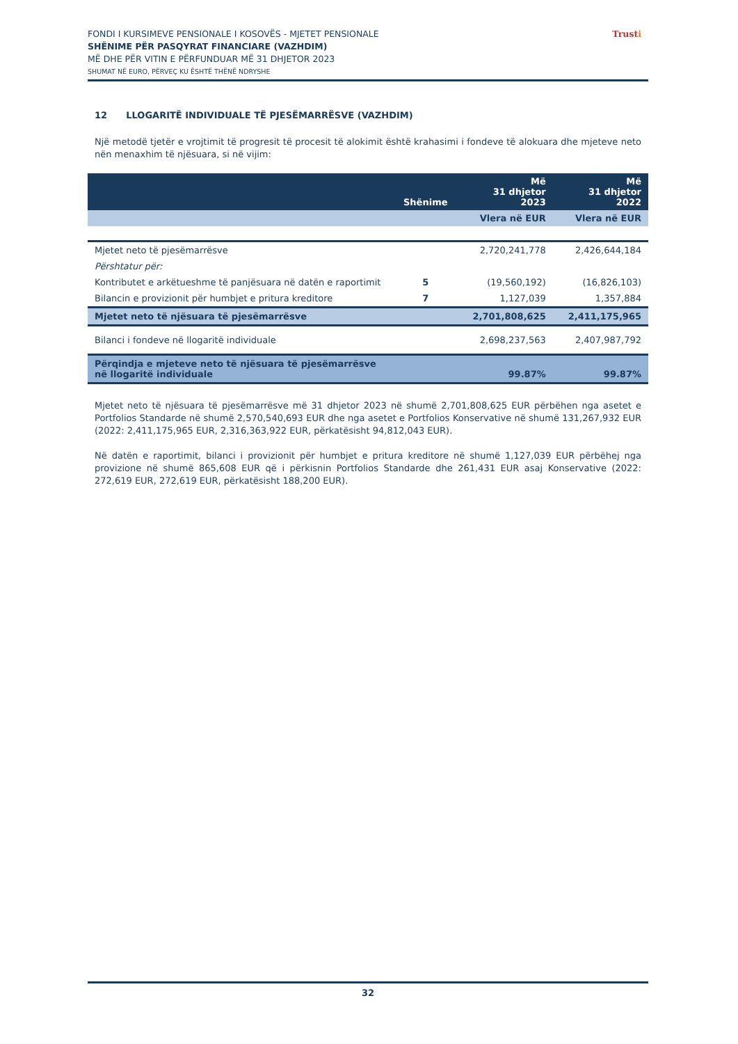FONDI I KURSIMEVE PENSIONALE I KOSOVËS - MJETET PENSIONALE
SHËNIME PËR PASQYRAT FINANCIARE (VAZHDIM)
MË DHE PËR VITIN E PËRFUNDUAR MË 31 DHJETOR 2023
SHUMAT NË EURO, PËRVEÇ KU ËSHTË THËNË NDRYSHE
Trusti
12 LLOGARITË INDIVIDUALE TË PJESËMARRËSVE (VAZHDIM)
Një metodë tjetër e vrojtimit të progresit të procesit të alokimit është krahasimi i fondeve të alokuara dhe mjeteve neto nën menaxhim të njësuara, si në vijim:
| | Shënime | Më 31 dhjetor 2023 | Më 31 dhjetor 2022 |
| --- | --- | --- | --- |
| | | Vlera në EUR | Vlera në EUR |
| Mjetet neto të pjesëmarrësve | | 2,720,241,778 | 2,426,644,184 |
| Përshtatur për: | | | |
| Kontributet e arkëtueshme të panjësuara në datën e raportimit | 5 | (19,560,192) | (16,826,103) |
| Bilancin e provizionit për humbjet e pritura kreditore | 7 | 1,127,039 | 1,357,884 |
| Mjetet neto të njësuara të pjesëmarrësve | | 2,701,808,625 | 2,411,175,965 |
| Bilanci i fondeve në llogaritë individuale | | 2,698,237,563 | 2,407,987,792 |
| Përqindja e mjeteve neto të njësuara të pjesëmarrësve në llogaritë individuale | | 99.87% | 99.87% |
Mjetet neto të njësuara të pjesëmarrësve më 31 dhjetor 2023 në shumë 2,701,808,625 EUR përbëhen nga asetet e Portfolios Standarde në shumë 2,570,540,693 EUR dhe nga asetet e Portfolios Konservative në shumë 131,267,932 EUR (2022: 2,411,175,965 EUR, 2,316,363,922 EUR, përkatësisht 94,812,043 EUR).
Në datën e raportimit, bilanci i provizionit për humbjet e pritura kreditore në shumë 1,127,039 EUR përbëhej nga provizione në shumë 865,608 EUR që i përkisnin Portfolios Standarde dhe 261,431 EUR asaj Konservative (2022: 272,619 EUR, 272,619 EUR, përkatësisht 188,200 EUR).
32